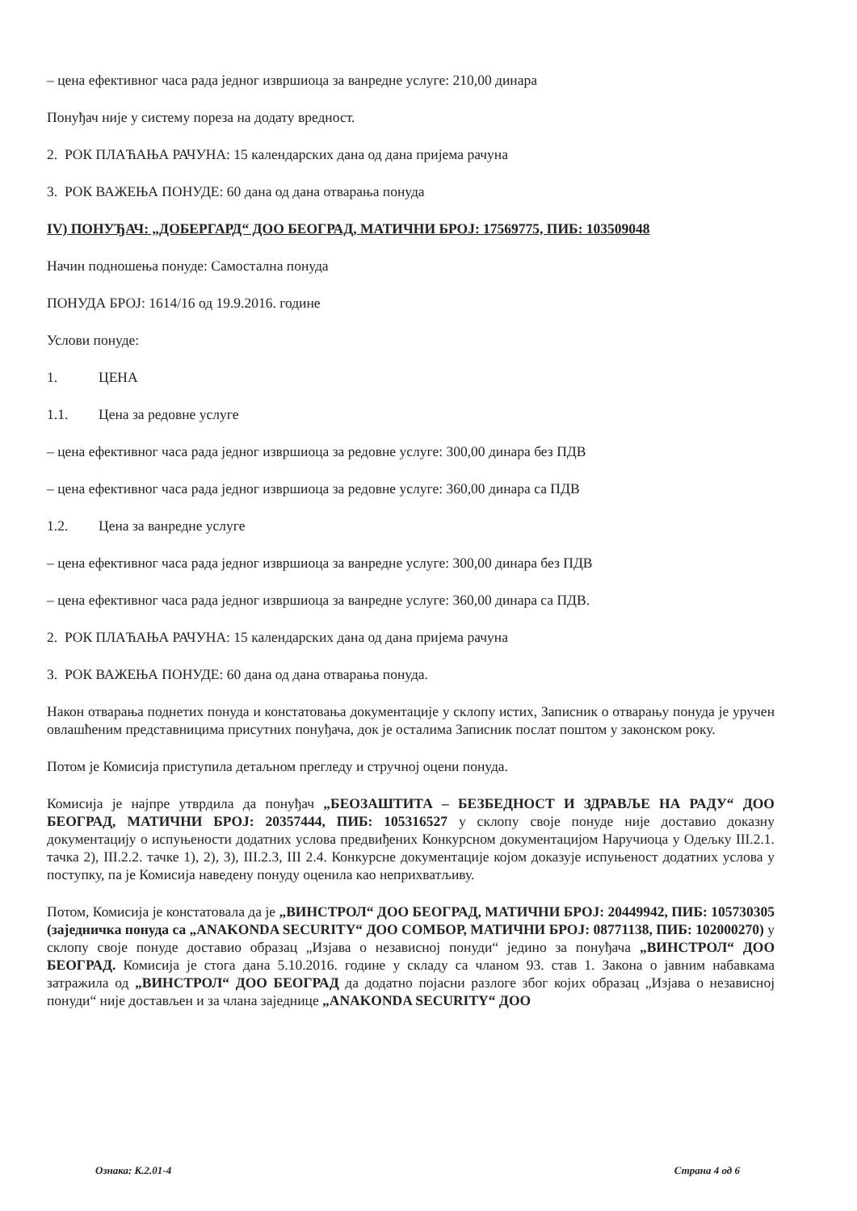– цена ефективног часа рада једног извршиоца за ванредне услуге: 210,00 динара
Понуђач није у систему пореза на додату вредност.
2. РОК ПЛАЋАЊА РАЧУНА: 15 календарских дана од дана пријема рачуна
3. РОК ВАЖЕЊА ПОНУДЕ: 60 дана од дана отварања понуда
IV) ПОНУЂАЧ: „ДОБЕРГАРД“ ДОО БЕОГРАД, МАТИЧНИ БРОЈ: 17569775, ПИБ: 103509048
Начин подношења понуде: Самостална понуда
ПОНУДА БРОЈ: 1614/16 од 19.9.2016. године
Услови понуде:
1. ЦЕНА
1.1. Цена за редовне услуге
– цена ефективног часа рада једног извршиоца за редовне услуге: 300,00 динара без ПДВ
– цена ефективног часа рада једног извршиоца за редовне услуге: 360,00 динара са ПДВ
1.2. Цена за ванредне услуге
– цена ефективног часа рада једног извршиоца за ванредне услуге: 300,00 динара без ПДВ
– цена ефективног часа рада једног извршиоца за ванредне услуге: 360,00 динара са ПДВ.
2. РОК ПЛАЋАЊА РАЧУНА: 15 календарских дана од дана пријема рачуна
3. РОК ВАЖЕЊА ПОНУДЕ: 60 дана од дана отварања понуда.
Након отварања поднетих понуда и констатовања документације у склопу истих, Записник о отварању понуда је уручен овлашћеним представницима присутних понуђача, док је осталима Записник послат поштом у законском року.
Потом је Комисија приступила детаљном прегледу и стручној оцени понуда.
Комисија је најпре утврдила да понуђач „БЕОЗАШТИТА – БЕЗБЕДНОСТ И ЗДРАВЉЕ НА РАДУ“ ДОО БЕОГРАД, МАТИЧНИ БРОЈ: 20357444, ПИБ: 105316527 у склопу своје понуде није доставио доказну документацију о испуњености додатних услова предвиђених Конкурсном документацијом Наручиоца у Одељку III.2.1. тачка 2), III.2.2. тачке 1), 2), 3), III.2.3, III 2.4. Конкурсне документације којом доказује испуњеност додатних услова у поступку, па је Комисија наведену понуду оценила као неприхватљиву.
Потом, Комисија је констатовала да је „ВИНСТРОЛ“ ДОО БЕОГРАД, МАТИЧНИ БРОЈ: 20449942, ПИБ: 105730305 (заједничка понуда са „ANAKONDA SECURITY“ ДОО СОМБОР, МАТИЧНИ БРОЈ: 08771138, ПИБ: 102000270) у склопу своје понуде доставио образац „Изјава о независној понуди“ једино за понуђача „ВИНСТРОЛ“ ДОО БЕОГРАД. Комисија је стога дана 5.10.2016. године у складу са чланом 93. став 1. Закона о јавним набавкама затражила од „ВИНСТРОЛ“ ДОО БЕОГРАД да додатно појасни разлоге због којих образац „Изјава о независној понуди“ није достављен и за члана заједнице „ANAKONDA SECURITY“ ДОО
Ознака: К.2.01-4 Страна 4 од 6